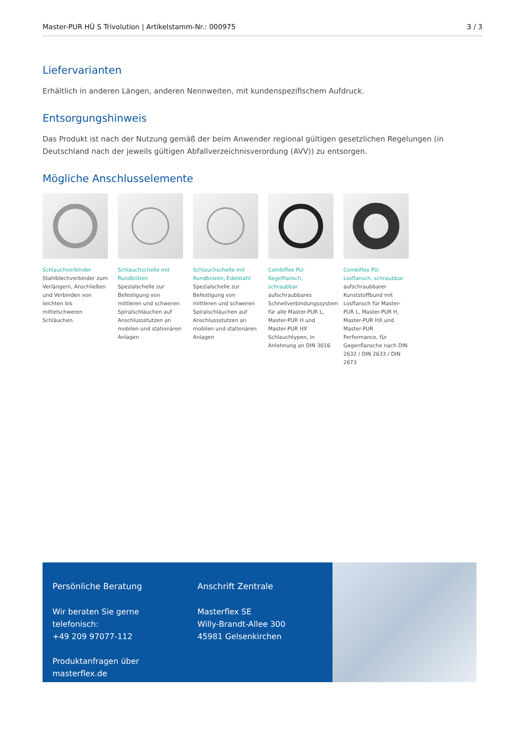Master-PUR HÜ S Trivolution | Artikelstamm-Nr.: 000975 3 / 3
Liefervarianten
Erhältlich in anderen Längen, anderen Nennweiten, mit kundenspezifischem Aufdruck.
Entsorgungshinweis
Das Produkt ist nach der Nutzung gemäß der beim Anwender regional gültigen gesetzlichen Regelungen (in Deutschland nach der jeweils gültigen Abfallverzeichnisverordung (AVV)) zu entsorgen.
Mögliche Anschlusselemente
Schlauchverbinder
Stahlblechverbinder zum Verlängern, Anschließen und Verbinden von leichten bis mittelschweren Schläuchen.
Schlauchschelle mit Rundbolzen
Spezialschelle zur Befestigung von mittleren und schweren Spiralschläuchen auf Anschlussstutzen an mobilen und stationären Anlagen
Schlauchschelle mit Rundbolzen, Edelstahl
Spezialschelle zur Befestigung von mittleren und schweren Spiralschläuchen auf Anschlussstutzen an mobilen und stationären Anlagen
Combiflex PU-Kegelflansch, schraubbar
aufschraubbares Schnellverbindungssystem für alle Master-PUR L, Master-PUR H und Master-PUR HX Schlauchtypen, in Anlehnung an DIN 3016
Combiflex PU-Losflansch, schraubbar
aufschraubbarer Kunststoffbund mit Losflansch für Master-PUR L, Master-PUR H, Master-PUR HX und Master-PUR Performance, für Gegenflansche nach DIN 2632 / DIN 2633 / DIN 2673
Persönliche Beratung
Wir beraten Sie gerne telefonisch:
+49 209 97077-112
Produktanfragen über masterflex.de
Anschrift Zentrale
Masterflex SE
Willy-Brandt-Allee 300
45981 Gelsenkirchen